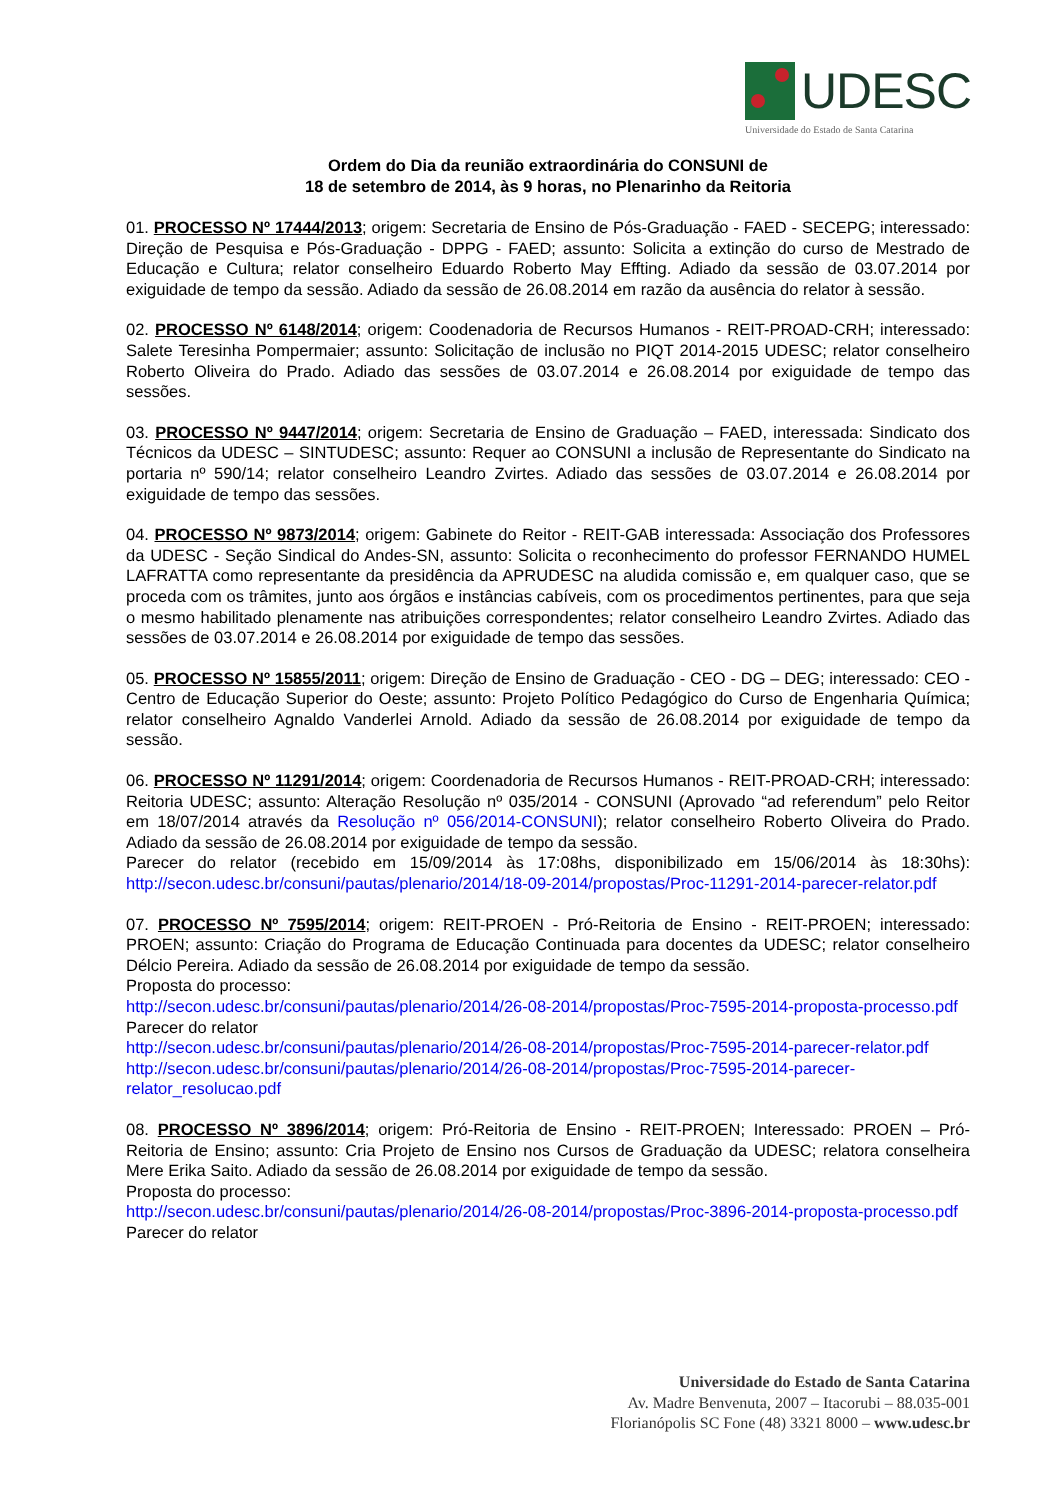UDESC
Universidade do Estado de Santa Catarina
Ordem do Dia da reunião extraordinária do CONSUNI de
18 de setembro de 2014, às 9 horas, no Plenarinho da Reitoria
01. PROCESSO Nº 17444/2013; origem: Secretaria de Ensino de Pós-Graduação - FAED - SECEPG; interessado: Direção de Pesquisa e Pós-Graduação - DPPG - FAED; assunto: Solicita a extinção do curso de Mestrado de Educação e Cultura; relator conselheiro Eduardo Roberto May Effting. Adiado da sessão de 03.07.2014 por exiguidade de tempo da sessão. Adiado da sessão de 26.08.2014 em razão da ausência do relator à sessão.
02. PROCESSO Nº 6148/2014; origem: Coodenadoria de Recursos Humanos - REIT-PROAD-CRH; interessado: Salete Teresinha Pompermaier; assunto: Solicitação de inclusão no PIQT 2014-2015 UDESC; relator conselheiro Roberto Oliveira do Prado. Adiado das sessões de 03.07.2014 e 26.08.2014 por exiguidade de tempo das sessões.
03. PROCESSO Nº 9447/2014; origem: Secretaria de Ensino de Graduação – FAED, interessada: Sindicato dos Técnicos da UDESC – SINTUDESC; assunto: Requer ao CONSUNI a inclusão de Representante do Sindicato na portaria nº 590/14; relator conselheiro Leandro Zvirtes. Adiado das sessões de 03.07.2014 e 26.08.2014 por exiguidade de tempo das sessões.
04. PROCESSO Nº 9873/2014; origem: Gabinete do Reitor - REIT-GAB interessada: Associação dos Professores da UDESC - Seção Sindical do Andes-SN, assunto: Solicita o reconhecimento do professor FERNANDO HUMEL LAFRATTA como representante da presidência da APRUDESC na aludida comissão e, em qualquer caso, que se proceda com os trâmites, junto aos órgãos e instâncias cabíveis, com os procedimentos pertinentes, para que seja o mesmo habilitado plenamente nas atribuições correspondentes; relator conselheiro Leandro Zvirtes. Adiado das sessões de 03.07.2014 e 26.08.2014 por exiguidade de tempo das sessões.
05. PROCESSO Nº 15855/2011; origem: Direção de Ensino de Graduação - CEO - DG – DEG; interessado: CEO - Centro de Educação Superior do Oeste; assunto: Projeto Político Pedagógico do Curso de Engenharia Química; relator conselheiro Agnaldo Vanderlei Arnold. Adiado da sessão de 26.08.2014 por exiguidade de tempo da sessão.
06. PROCESSO Nº 11291/2014; origem: Coordenadoria de Recursos Humanos - REIT-PROAD-CRH; interessado: Reitoria UDESC; assunto: Alteração Resolução nº 035/2014 - CONSUNI (Aprovado “ad referendum” pelo Reitor em 18/07/2014 através da Resolução nº 056/2014-CONSUNI); relator conselheiro Roberto Oliveira do Prado. Adiado da sessão de 26.08.2014 por exiguidade de tempo da sessão.
Parecer do relator (recebido em 15/09/2014 às 17:08hs, disponibilizado em 15/06/2014 às 18:30hs): http://secon.udesc.br/consuni/pautas/plenario/2014/18-09-2014/propostas/Proc-11291-2014-parecer-relator.pdf
07. PROCESSO Nº 7595/2014; origem: REIT-PROEN - Pró-Reitoria de Ensino - REIT-PROEN; interessado: PROEN; assunto: Criação do Programa de Educação Continuada para docentes da UDESC; relator conselheiro Délcio Pereira. Adiado da sessão de 26.08.2014 por exiguidade de tempo da sessão.
Proposta do processo:
http://secon.udesc.br/consuni/pautas/plenario/2014/26-08-2014/propostas/Proc-7595-2014-proposta-processo.pdf
Parecer do relator
http://secon.udesc.br/consuni/pautas/plenario/2014/26-08-2014/propostas/Proc-7595-2014-parecer-relator.pdf
http://secon.udesc.br/consuni/pautas/plenario/2014/26-08-2014/propostas/Proc-7595-2014-parecer-relator_resolucao.pdf
08. PROCESSO Nº 3896/2014; origem: Pró-Reitoria de Ensino - REIT-PROEN; Interessado: PROEN – Pró-Reitoria de Ensino; assunto: Cria Projeto de Ensino nos Cursos de Graduação da UDESC; relatora conselheira Mere Erika Saito. Adiado da sessão de 26.08.2014 por exiguidade de tempo da sessão.
Proposta do processo:
http://secon.udesc.br/consuni/pautas/plenario/2014/26-08-2014/propostas/Proc-3896-2014-proposta-processo.pdf
Parecer do relator
Universidade do Estado de Santa Catarina
Av. Madre Benvenuta, 2007 – Itacorubi – 88.035-001
Florianópolis SC Fone (48) 3321 8000 – www.udesc.br